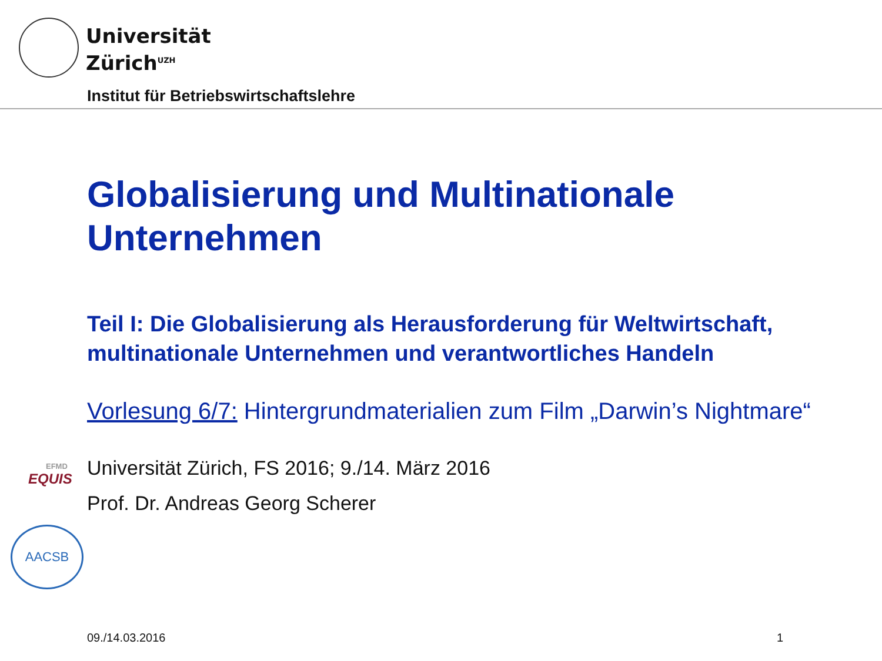Universität
Zürich<sup>UZH</sup>
Institut für Betriebswirtschaftslehre
EFMD
EQUIS
AACSB
Globalisierung und Multinationale Unternehmen
Teil I: Die Globalisierung als Herausforderung für Weltwirtschaft, multinationale Unternehmen und verantwortliches Handeln
Vorlesung 6/7: Hintergrundmaterialien zum Film „Darwin’s Nightmare“
Universität Zürich, FS 2016; 9./14. März 2016
Prof. Dr. Andreas Georg Scherer
09./14.03.2016 1